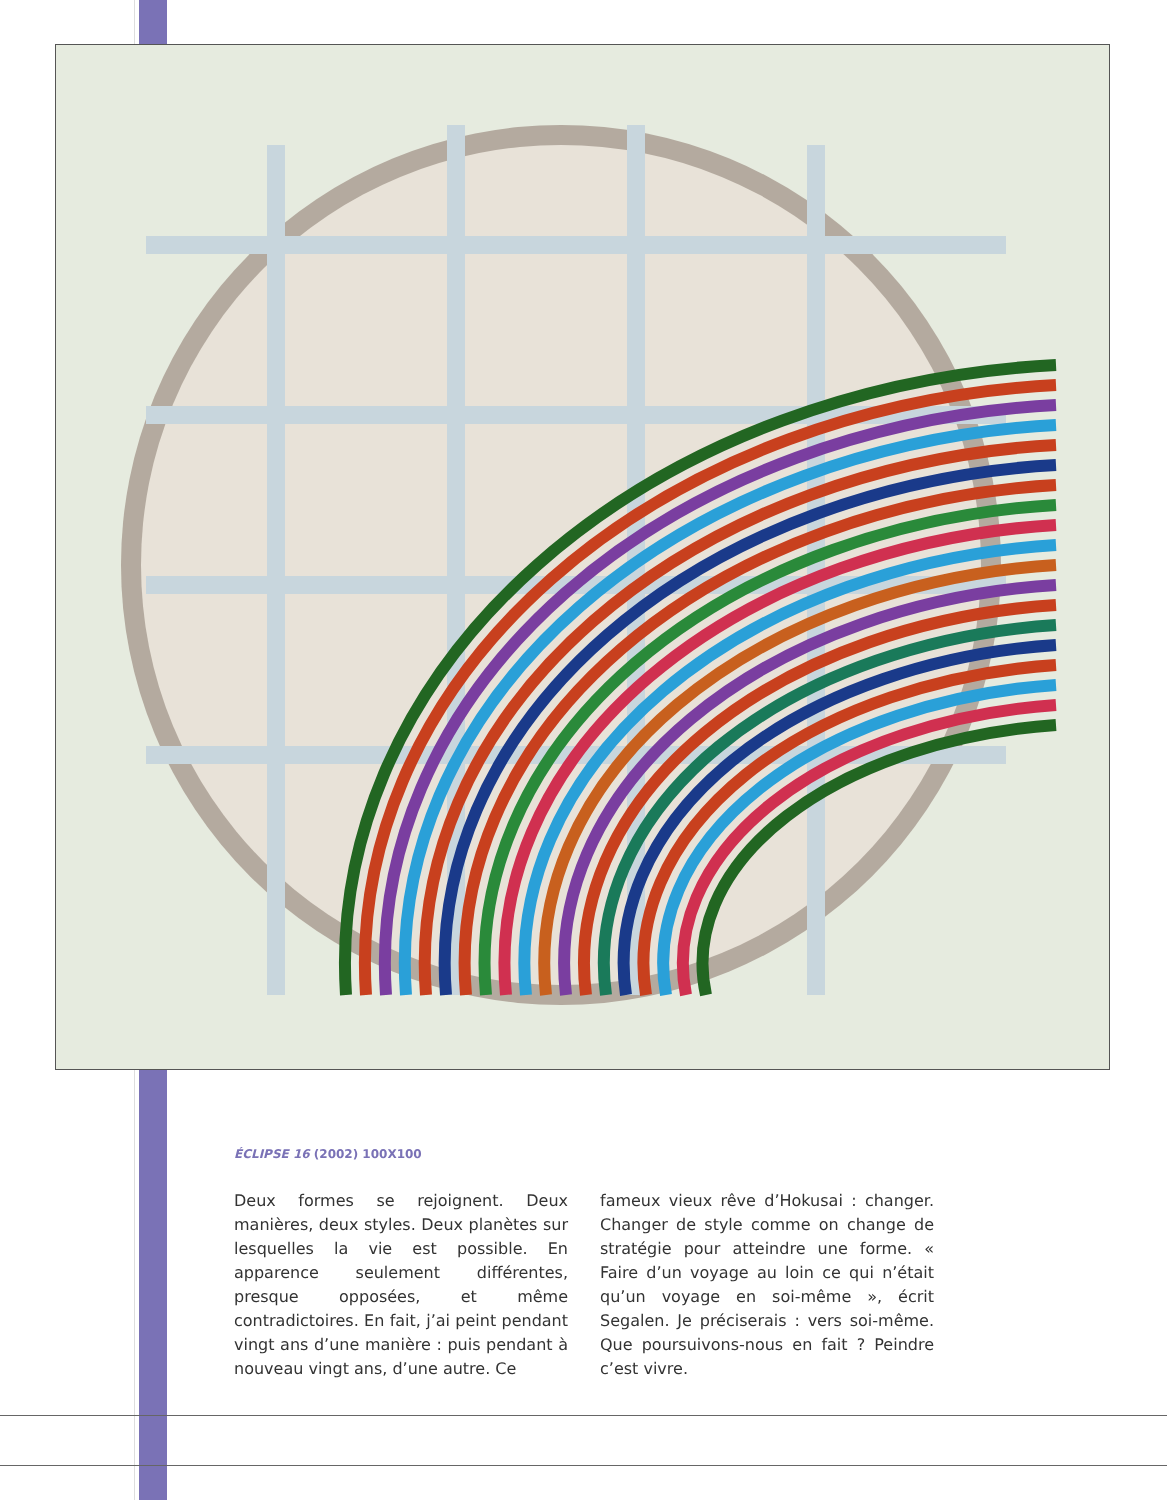ÉCLIPSE 16 (2002) 100X100
Deux formes se rejoignent. Deux manières, deux styles. Deux planètes sur lesquelles la vie est possible. En apparence seulement différentes, presque opposées, et même contradictoires. En fait, j’ai peint pendant vingt ans d’une manière : puis pendant à nouveau vingt ans, d’une autre. Ce
fameux vieux rêve d’Hokusai : changer. Changer de style comme on change de stratégie pour atteindre une forme. « Faire d’un voyage au loin ce qui n’était qu’un voyage en soi-même », écrit Segalen. Je préciserais : vers soi-même. Que poursuivons-nous en fait ? Peindre c’est vivre.